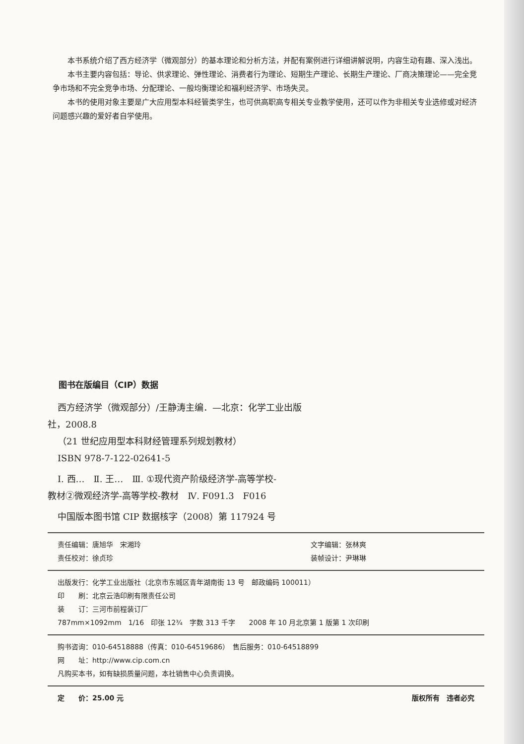本书系统介绍了西方经济学（微观部分）的基本理论和分析方法，并配有案例进行详细讲解说明，内容生动有趣、深入浅出。
本书主要内容包括：导论、供求理论、弹性理论、消费者行为理论、短期生产理论、长期生产理论、厂商决策理论——完全竞争市场和不完全竞争市场、分配理论、一般均衡理论和福利经济学、市场失灵。
本书的使用对象主要是广大应用型本科经管类学生，也可供高职高专相关专业教学使用，还可以作为非相关专业选修或对经济问题感兴趣的爱好者自学使用。
图书在版编目（CIP）数据
西方经济学（微观部分）/王静涛主编．—北京：化学工业出版
社，2008.8
（21 世纪应用型本科财经管理系列规划教材）
ISBN 978-7-122-02641-5
Ⅰ. 西…　Ⅱ. 王…　Ⅲ. ①现代资产阶级经济学-高等学校-
教材②微观经济学-高等学校-教材　Ⅳ. F091.3　F016
中国版本图书馆 CIP 数据核字（2008）第 117924 号
责任编辑：唐旭华　宋湘玲 文字编辑：张林爽
责任校对：徐贞珍 装帧设计：尹琳琳
出版发行：化学工业出版社（北京市东城区青年湖南街 13 号　邮政编码 100011）
印　　刷：北京云浩印刷有限责任公司
装　　订：三河市前程装订厂
787mm×1092mm　1/16　印张 12¾　字数 313 千字　　2008 年 10 月北京第 1 版第 1 次印刷
购书咨询：010-64518888（传真：010-64519686）　售后服务：010-64518899
网　　址：http://www.cip.com.cn
凡购买本书，如有缺损质量问题，本社销售中心负责调换。
定　　价：25.00 元 版权所有　违者必究